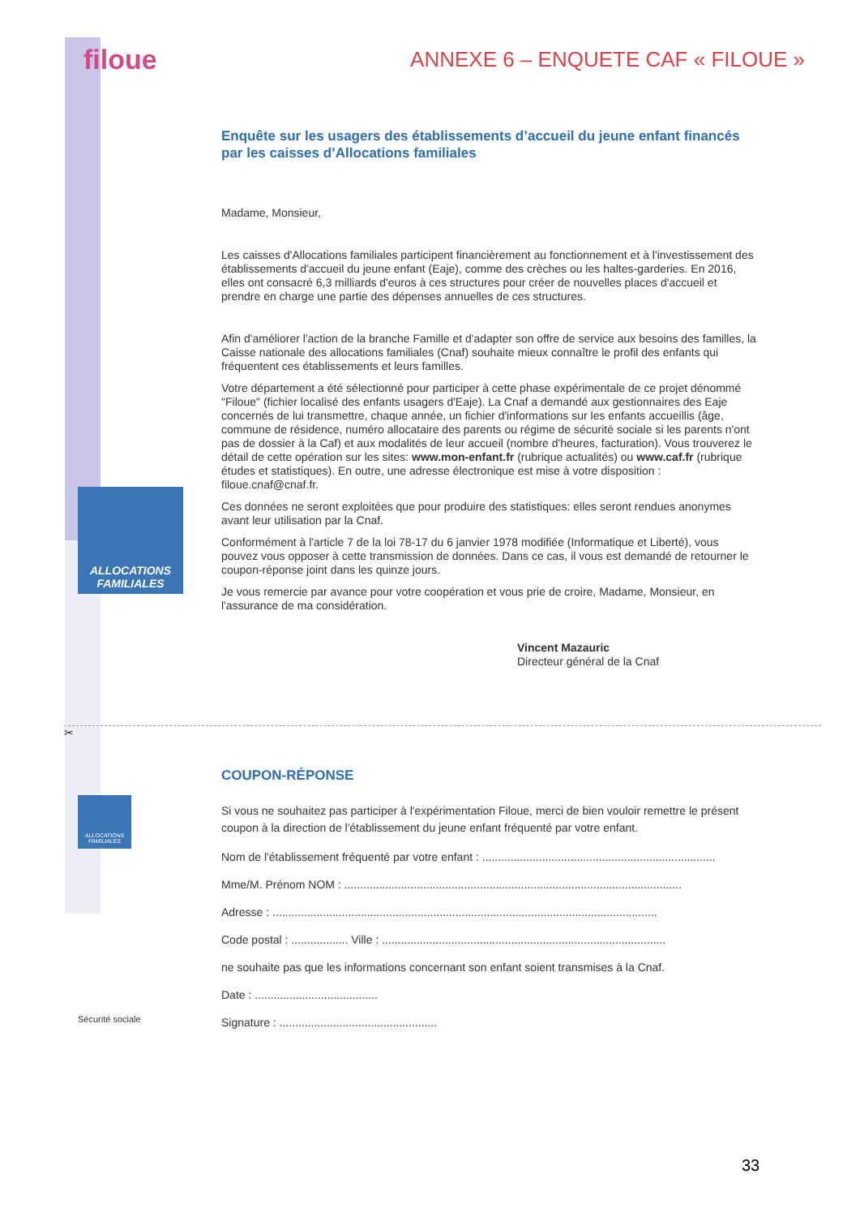ALLOCATIONS
FAMILIALES
ALLOCATIONS FAMILIALES
Sécurité sociale
filoue ANNEXE 6 – ENQUETE CAF « FILOUE »
Enquête sur les usagers des établissements d’accueil du jeune enfant financés par les caisses d’Allocations familiales
Madame, Monsieur,
Les caisses d'Allocations familiales participent financièrement au fonctionnement et à l'investissement des établissements d'accueil du jeune enfant (Eaje), comme des crèches ou les haltes-garderies. En 2016, elles ont consacré 6,3 milliards d'euros à ces structures pour créer de nouvelles places d'accueil et prendre en charge une partie des dépenses annuelles de ces structures.
Afin d'améliorer l'action de la branche Famille et d'adapter son offre de service aux besoins des familles, la Caisse nationale des allocations familiales (Cnaf) souhaite mieux connaître le profil des enfants qui fréquentent ces établissements et leurs familles.
Votre département a été sélectionné pour participer à cette phase expérimentale de ce projet dénommé "Filoue" (fichier localisé des enfants usagers d'Eaje). La Cnaf a demandé aux gestionnaires des Eaje concernés de lui transmettre, chaque année, un fichier d'informations sur les enfants accueillis (âge, commune de résidence, numéro allocataire des parents ou régime de sécurité sociale si les parents n'ont pas de dossier à la Caf) et aux modalités de leur accueil (nombre d'heures, facturation). Vous trouverez le détail de cette opération sur les sites: www.mon-enfant.fr (rubrique actualités) ou www.caf.fr (rubrique études et statistiques). En outre, une adresse électronique est mise à votre disposition : filoue.cnaf@cnaf.fr.
Ces données ne seront exploitées que pour produire des statistiques: elles seront rendues anonymes avant leur utilisation par la Cnaf.
Conformément à l'article 7 de la loi 78-17 du 6 janvier 1978 modifiée (Informatique et Liberté), vous pouvez vous opposer à cette transmission de données. Dans ce cas, il vous est demandé de retourner le coupon-réponse joint dans les quinze jours.
Je vous remercie par avance pour votre coopération et vous prie de croire, Madame, Monsieur, en l'assurance de ma considération.
Vincent Mazauric
Directeur général de la Cnaf
✂
COUPON-RÉPONSE
Si vous ne souhaitez pas participer à l'expérimentation Filoue, merci de bien vouloir remettre le présent coupon à la direction de l'établissement du jeune enfant fréquenté par votre enfant.
Nom de l'établissement fréquenté par votre enfant : ..........................................................................
Mme/M. Prénom NOM : ...........................................................................................................
Adresse : ..........................................................................................................................
Code postal : .................. Ville : ..........................................................................................
ne souhaite pas que les informations concernant son enfant soient transmises à la Cnaf.
Date : .......................................
Signature : ..................................................
33